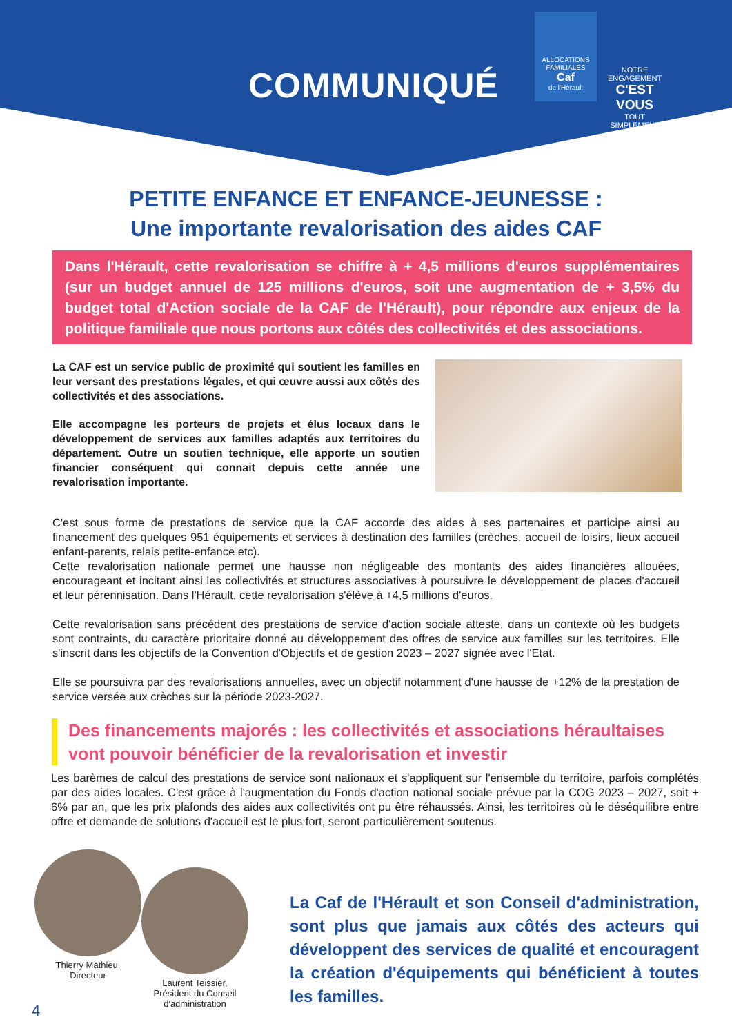COMMUNIQUÉ
ALLOCATIONS FAMILIALES
Caf
de l'Hérault
NOTRE ENGAGEMENT
C'EST VOUS
TOUT SIMPLEMENT
PETITE ENFANCE ET ENFANCE-JEUNESSE :
Une importante revalorisation des aides CAF
Dans l'Hérault, cette revalorisation se chiffre à + 4,5 millions d'euros supplémentaires (sur un budget annuel de 125 millions d'euros, soit une augmentation de + 3,5% du budget total d'Action sociale de la CAF de l'Hérault), pour répondre aux enjeux de la politique familiale que nous portons aux côtés des collectivités et des associations.
La CAF est un service public de proximité qui soutient les familles en leur versant des prestations légales, et qui œuvre aussi aux côtés des collectivités et des associations.
Elle accompagne les porteurs de projets et élus locaux dans le développement de services aux familles adaptés aux territoires du département. Outre un soutien technique, elle apporte un soutien financier conséquent qui connait depuis cette année une revalorisation importante.
C'est sous forme de prestations de service que la CAF accorde des aides à ses partenaires et participe ainsi au financement des quelques 951 équipements et services à destination des familles (crèches, accueil de loisirs, lieux accueil enfant-parents, relais petite-enfance etc).
Cette revalorisation nationale permet une hausse non négligeable des montants des aides financières allouées, encourageant et incitant ainsi les collectivités et structures associatives à poursuivre le développement de places d'accueil et leur pérennisation. Dans l'Hérault, cette revalorisation s'élève à +4,5 millions d'euros.
Cette revalorisation sans précédent des prestations de service d'action sociale atteste, dans un contexte où les budgets sont contraints, du caractère prioritaire donné au développement des offres de service aux familles sur les territoires. Elle s'inscrit dans les objectifs de la Convention d'Objectifs et de gestion 2023 – 2027 signée avec l'Etat.
Elle se poursuivra par des revalorisations annuelles, avec un objectif notamment d'une hausse de +12% de la prestation de service versée aux crèches sur la période 2023-2027.
Des financements majorés : les collectivités et associations héraultaises vont pouvoir bénéficier de la revalorisation et investir
Les barèmes de calcul des prestations de service sont nationaux et s'appliquent sur l'ensemble du territoire, parfois complétés par des aides locales. C'est grâce à l'augmentation du Fonds d'action national sociale prévue par la COG 2023 – 2027, soit + 6% par an, que les prix plafonds des aides aux collectivités ont pu être réhaussés. Ainsi, les territoires où le déséquilibre entre offre et demande de solutions d'accueil est le plus fort, seront particulièrement soutenus.
Thierry Mathieu,
Directeur
Laurent Teissier,
Président du Conseil
d'administration
La Caf de l'Hérault et son Conseil d'administration, sont plus que jamais aux côtés des acteurs qui développent des services de qualité et encouragent la création d'équipements qui bénéficient à toutes les familles.
4